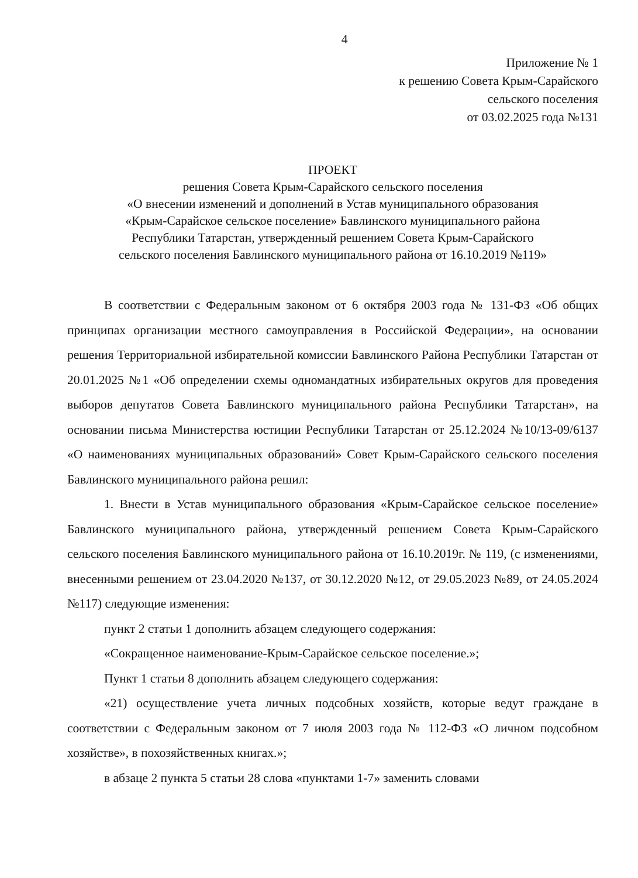4
Приложение № 1
к решению Совета Крым-Сарайского
сельского поселения
от 03.02.2025 года №131
ПРОЕКТ
решения Совета Крым-Сарайского сельского поселения
«О внесении изменений и дополнений в Устав муниципального образования
«Крым-Сарайское сельское поселение» Бавлинского муниципального района
Республики Татарстан, утвержденный решением Совета Крым-Сарайского
сельского поселения Бавлинского муниципального района от 16.10.2019 №119»
В соответствии с Федеральным законом от 6 октября 2003 года № 131-ФЗ «Об общих принципах организации местного самоуправления в Российской Федерации», на основании решения Территориальной избирательной комиссии Бавлинского Района Республики Татарстан от 20.01.2025 №1 «Об определении схемы одномандатных избирательных округов для проведения выборов депутатов Совета Бавлинского муниципального района Республики Татарстан», на основании письма Министерства юстиции Республики Татарстан от 25.12.2024 №10/13-09/6137 «О наименованиях муниципальных образований» Совет Крым-Сарайского сельского поселения Бавлинского муниципального района решил:
1. Внести в Устав муниципального образования «Крым-Сарайское сельское поселение» Бавлинского муниципального района, утвержденный решением Совета Крым-Сарайского сельского поселения Бавлинского муниципального района от 16.10.2019г. № 119, (с изменениями, внесенными решением от 23.04.2020 №137, от 30.12.2020 №12, от 29.05.2023 №89, от 24.05.2024 №117) следующие изменения:
пункт 2 статьи 1 дополнить абзацем следующего содержания:
«Сокращенное наименование-Крым-Сарайское сельское поселение.»;
Пункт 1 статьи 8 дополнить абзацем следующего содержания:
«21) осуществление учета личных подсобных хозяйств, которые ведут граждане в соответствии с Федеральным законом от 7 июля 2003 года № 112-ФЗ «О личном подсобном хозяйстве», в похозяйственных книгах.»;
в абзаце 2 пункта 5 статьи 28 слова «пунктами 1-7» заменить словами